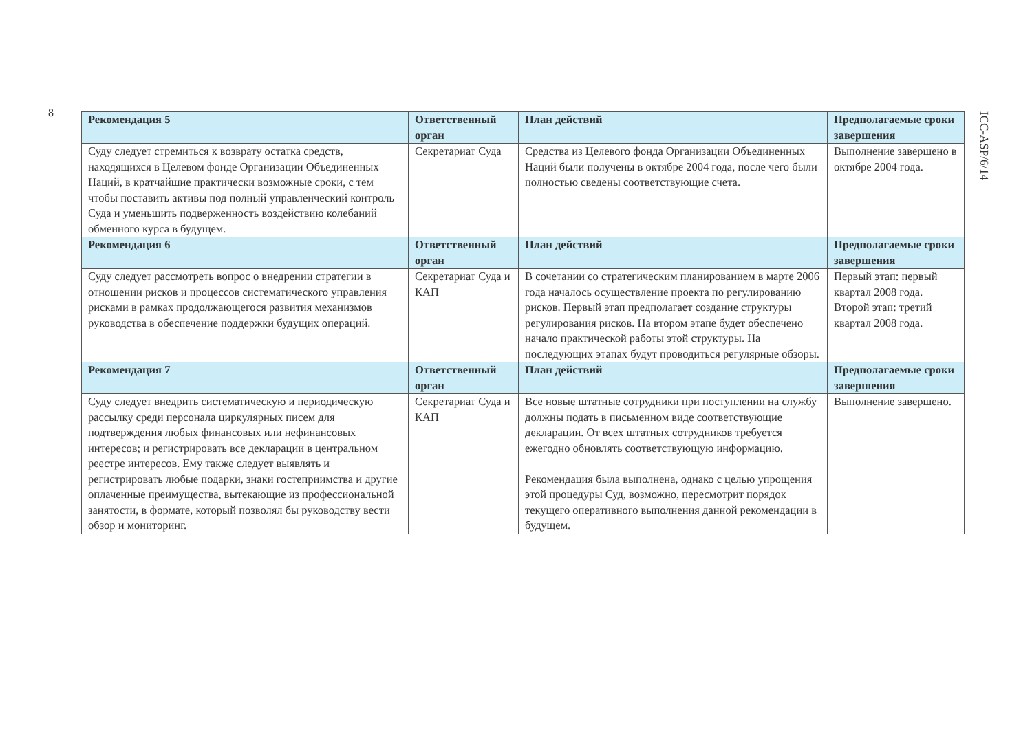8
| Рекомендация 5 | Ответственный орган | План действий | Предполагаемые сроки завершения |
| --- | --- | --- | --- |
| Суду следует стремиться к возврату остатка средств, находящихся в Целевом фонде Организации Объединенных Наций, в кратчайшие практически возможные сроки, с тем чтобы поставить активы под полный управленческий контроль Суда и уменьшить подверженность воздействию колебаний обменного курса в будущем. | Секретариат Суда | Средства из Целевого фонда Организации Объединенных Наций были получены в октябре 2004 года, после чего были полностью сведены соответствующие счета. | Выполнение завершено в октябре 2004 года. |
| Рекомендация 6 | Ответственный орган | План действий | Предполагаемые сроки завершения |
| Суду следует рассмотреть вопрос о внедрении стратегии в отношении рисков и процессов систематического управления рисками в рамках продолжающегося развития механизмов руководства в обеспечение поддержки будущих операций. | Секретариат Суда и КАП | В сочетании со стратегическим планированием в марте 2006 года началось осуществление проекта по регулированию рисков. Первый этап предполагает создание структуры регулирования рисков. На втором этапе будет обеспечено начало практической работы этой структуры. На последующих этапах будут проводиться регулярные обзоры. | Первый этап: первый квартал 2008 года. Второй этап: третий квартал 2008 года. |
| Рекомендация 7 | Ответственный орган | План действий | Предполагаемые сроки завершения |
| Суду следует внедрить систематическую и периодическую рассылку среди персонала циркулярных писем для подтверждения любых финансовых или нефинансовых интересов; и регистрировать все декларации в центральном реестре интересов. Ему также следует выявлять и регистрировать любые подарки, знаки гостеприимства и другие оплаченные преимущества, вытекающие из профессиональной занятости, в формате, который позволял бы руководству вести обзор и мониторинг. | Секретариат Суда и КАП | Все новые штатные сотрудники при поступлении на службу должны подать в письменном виде соответствующие декларации. От всех штатных сотрудников требуется ежегодно обновлять соответствующую информацию. Рекомендация была выполнена, однако с целью упрощения этой процедуры Суд, возможно, пересмотрит порядок текущего оперативного выполнения данной рекомендации в будущем. | Выполнение завершено. |
ICC-ASP/6/14